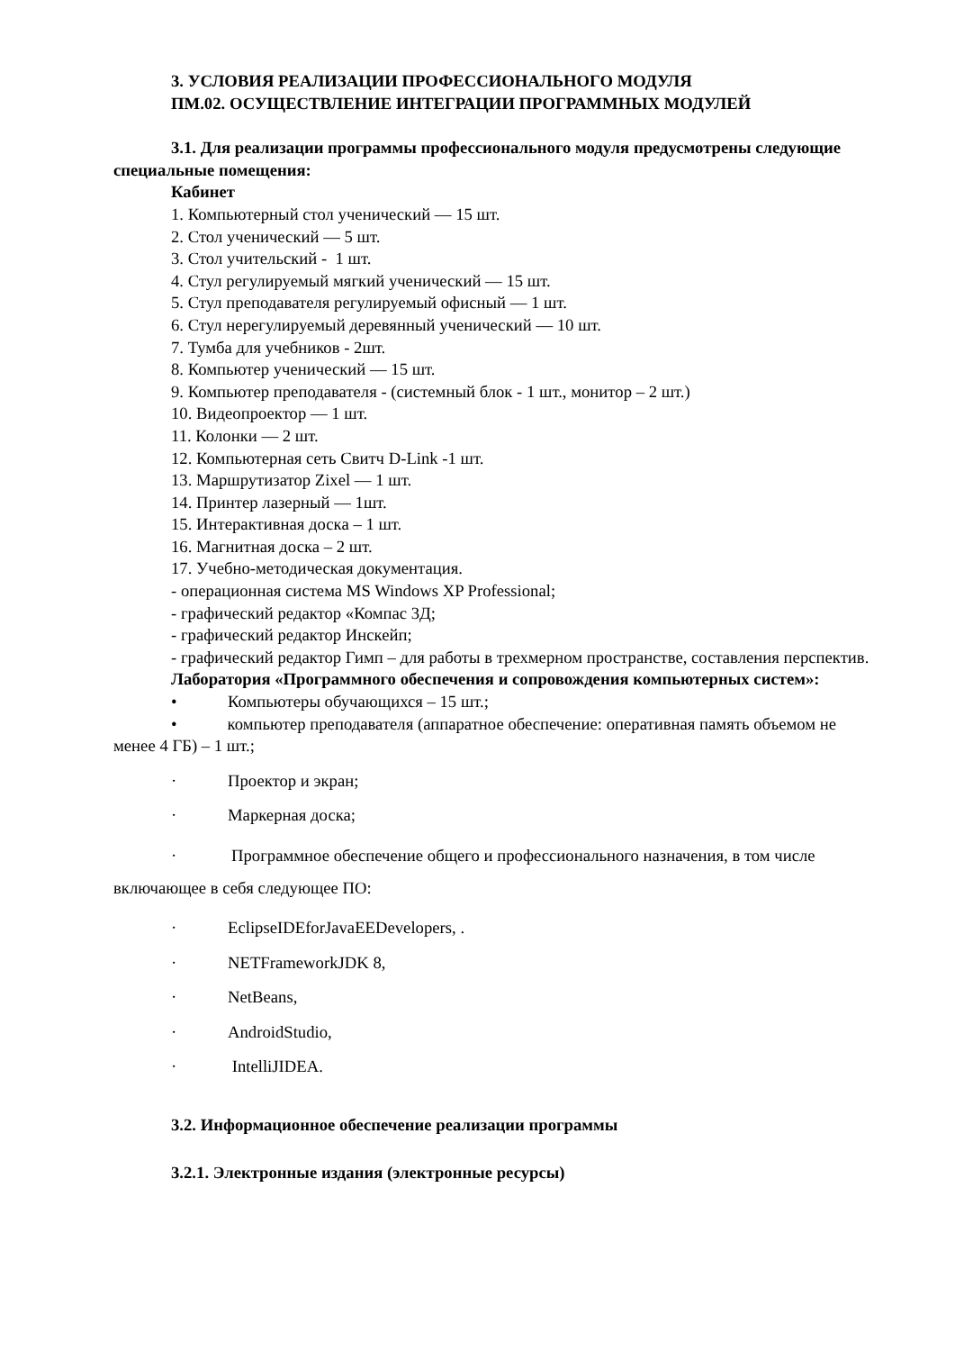3. УСЛОВИЯ РЕАЛИЗАЦИИ ПРОФЕССИОНАЛЬНОГО МОДУЛЯ
ПМ.02. ОСУЩЕСТВЛЕНИЕ ИНТЕГРАЦИИ ПРОГРАММНЫХ МОДУЛЕЙ
3.1. Для реализации программы профессионального модуля предусмотрены следующие специальные помещения:
Кабинет
1. Компьютерный стол ученический — 15 шт.
2. Стол ученический — 5 шт.
3. Стол учительский - 1 шт.
4. Стул регулируемый мягкий ученический — 15 шт.
5. Стул преподавателя регулируемый офисный — 1 шт.
6. Стул нерегулируемый деревянный ученический — 10 шт.
7. Тумба для учебников - 2шт.
8. Компьютер ученический — 15 шт.
9. Компьютер преподавателя - (системный блок - 1 шт., монитор – 2 шт.)
10. Видеопроектор — 1 шт.
11. Колонки — 2 шт.
12. Компьютерная сеть Свитч D-Link -1 шт.
13. Маршрутизатор Zixel — 1 шт.
14. Принтер лазерный — 1шт.
15. Интерактивная доска – 1 шт.
16. Магнитная доска – 2 шт.
17. Учебно-методическая документация.
- операционная система MS Windows XP Professional;
- графический редактор «Компас 3Д;
- графический редактор Инскейп;
- графический редактор Гимп – для работы в трехмерном пространстве, составления перспектив.
Лаборатория «Программного обеспечения и сопровождения компьютерных систем»:
• Компьютеры обучающихся – 15 шт.;
• компьютер преподавателя (аппаратное обеспечение: оперативная память объемом не менее 4 ГБ) – 1 шт.;
· Проектор и экран;
· Маркерная доска;
· Программное обеспечение общего и профессионального назначения, в том числе включающее в себя следующее ПО:
· EclipseIDEforJavaEEDevelopers, .
· NETFrameworkJDK 8,
· NetBeans,
· AndroidStudio,
· IntelliJIDEA.
3.2. Информационное обеспечение реализации программы
3.2.1. Электронные издания (электронные ресурсы)